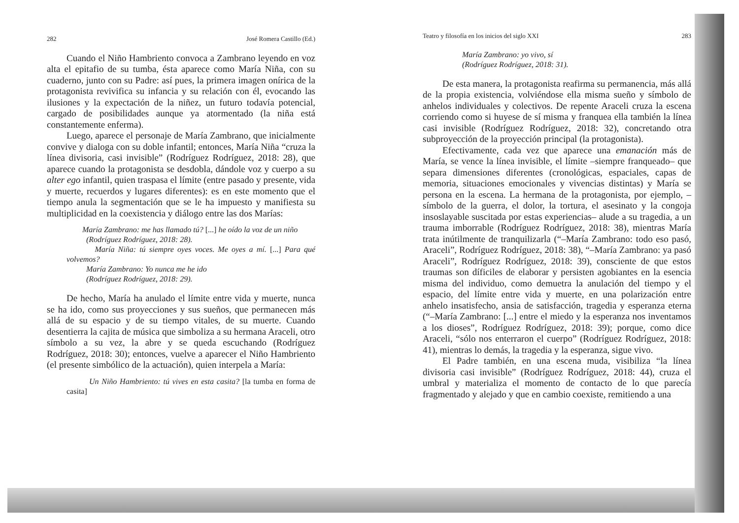282 José Romera Castillo (Ed.)
Cuando el Niño Hambriento convoca a Zambrano leyendo en voz alta el epitafio de su tumba, ésta aparece como María Niña, con su cuaderno, junto con su Padre: así pues, la primera imagen onírica de la protagonista revivifica su infancia y su relación con él, evocando las ilusiones y la expectación de la niñez, un futuro todavía potencial, cargado de posibilidades aunque ya atormentado (la niña está constantemente enferma).
Luego, aparece el personaje de María Zambrano, que inicialmente convive y dialoga con su doble infantil; entonces, María Niña “cruza la línea divisoria, casi invisible” (Rodríguez Rodríguez, 2018: 28), que aparece cuando la protagonista se desdobla, dándole voz y cuerpo a su alter ego infantil, quien traspasa el límite (entre pasado y presente, vida y muerte, recuerdos y lugares diferentes): es en este momento que el tiempo anula la segmentación que se le ha impuesto y manifiesta su multiplicidad en la coexistencia y diálogo entre las dos Marías:
María Zambrano: me has llamado tú? [...] he oído la voz de un niño
(Rodríguez Rodríguez, 2018: 28).
María Niña: tú siempre oyes voces. Me oyes a mí. [...] Para qué volvemos?
María Zambrano: Yo nunca me he ido
(Rodríguez Rodríguez, 2018: 29).
De hecho, María ha anulado el límite entre vida y muerte, nunca se ha ido, como sus proyecciones y sus sueños, que permanecen más allá de su espacio y de su tiempo vitales, de su muerte. Cuando desentierra la cajita de música que simboliza a su hermana Araceli, otro símbolo a su vez, la abre y se queda escuchando (Rodríguez Rodríguez, 2018: 30); entonces, vuelve a aparecer el Niño Hambriento (el presente simbólico de la actuación), quien interpela a María:
Un Niño Hambriento: tú vives en esta casita? [la tumba en forma de casita]
Teatro y filosofía en los inicios del siglo XXI 283
María Zambrano: yo vivo, sí
(Rodríguez Rodríguez, 2018: 31).
De esta manera, la protagonista reafirma su permanencia, más allá de la propia existencia, volviéndose ella misma sueño y símbolo de anhelos individuales y colectivos. De repente Araceli cruza la escena corriendo como si huyese de sí misma y franquea ella también la línea casi invisible (Rodríguez Rodríguez, 2018: 32), concretando otra subproyección de la proyección principal (la protagonista).
Efectivamente, cada vez que aparece una emanación más de María, se vence la línea invisible, el límite –siempre franqueado– que separa dimensiones diferentes (cronológicas, espaciales, capas de memoria, situaciones emocionales y vivencias distintas) y María se persona en la escena. La hermana de la protagonista, por ejemplo, –símbolo de la guerra, el dolor, la tortura, el asesinato y la congoja insoslayable suscitada por estas experiencias– alude a su tragedia, a un trauma imborrable (Rodríguez Rodríguez, 2018: 38), mientras María trata inútilmente de tranquilizarla (“–María Zambrano: todo eso pasó, Araceli”, Rodríguez Rodríguez, 2018: 38), “–María Zambrano: ya pasó Araceli”, Rodríguez Rodríguez, 2018: 39), consciente de que estos traumas son díficiles de elaborar y persisten agobiantes en la esencia misma del individuo, como demuetra la anulación del tiempo y el espacio, del límite entre vida y muerte, en una polarización entre anhelo insatisfecho, ansia de satisfacción, tragedia y esperanza eterna (“–María Zambrano: [...] entre el miedo y la esperanza nos inventamos a los dioses”, Rodríguez Rodríguez, 2018: 39); porque, como dice Araceli, “sólo nos enterraron el cuerpo” (Rodríguez Rodríguez, 2018: 41), mientras lo demás, la tragedia y la esperanza, sigue vivo.
El Padre también, en una escena muda, visibiliza “la línea divisoria casi invisible” (Rodríguez Rodríguez, 2018: 44), cruza el umbral y materializa el momento de contacto de lo que parecía fragmentado y alejado y que en cambio coexiste, remitiendo a una